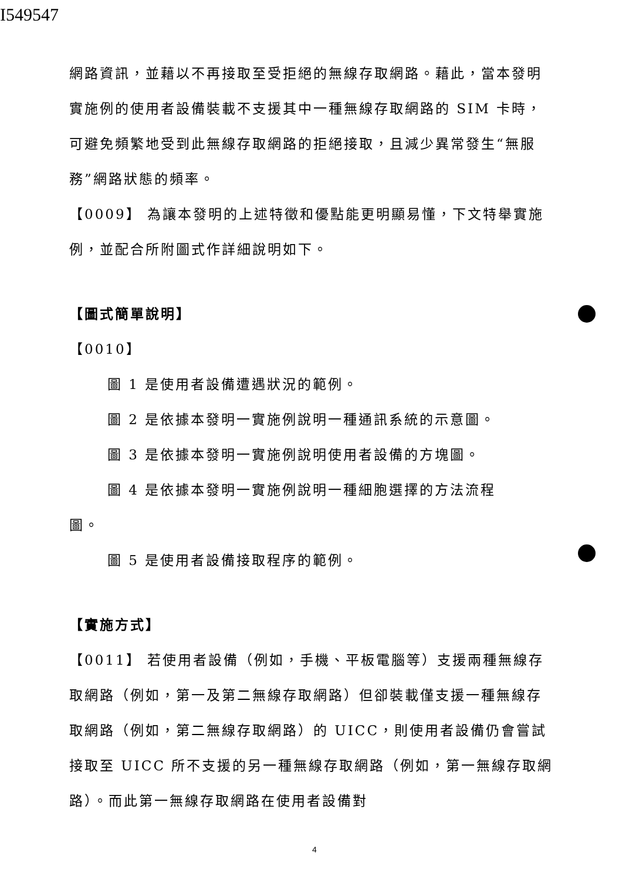I549547
網路資訊，並藉以不再接取至受拒絕的無線存取網路。藉此，當本發明實施例的使用者設備裝載不支援其中一種無線存取網路的 SIM 卡時，可避免頻繁地受到此無線存取網路的拒絕接取，且減少異常發生“無服務”網路狀態的頻率。
【0009】 為讓本發明的上述特徵和優點能更明顯易懂，下文特舉實施例，並配合所附圖式作詳細說明如下。
【圖式簡單說明】
【0010】
圖 1 是使用者設備遭遇狀況的範例。
圖 2 是依據本發明一實施例說明一種通訊系統的示意圖。
圖 3 是依據本發明一實施例說明使用者設備的方塊圖。
圖 4 是依據本發明一實施例說明一種細胞選擇的方法流程
圖。
圖 5 是使用者設備接取程序的範例。
【實施方式】
【0011】 若使用者設備（例如，手機、平板電腦等）支援兩種無線存取網路（例如，第一及第二無線存取網路）但卻裝載僅支援一種無線存取網路（例如，第二無線存取網路）的 UICC，則使用者設備仍會嘗試接取至 UICC 所不支援的另一種無線存取網路（例如，第一無線存取網路）。而此第一無線存取網路在使用者設備對
4